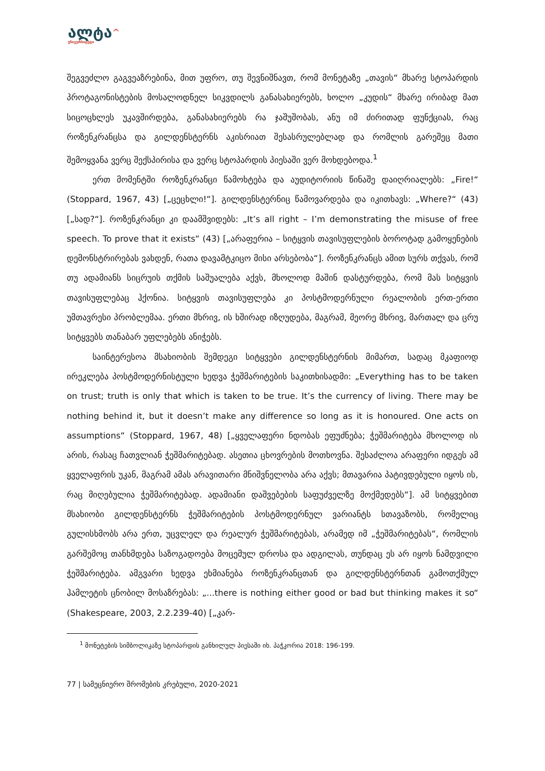ალტა^
უნივერსიტეტი
შეგვეძლო გაგვეაზრებინა, მით უფრო, თუ შევნიშნავთ, რომ მონეტაზე „თავის“ მხარე სტოპარდის პროტაგონისტების მოსალოდნელ სიკვდილს განასახიერებს, ხოლო „კუდის“ მხარე ირიბად მათ სიცოცხლეს უკავშირდება, განასახიერებს რა ჯაშუშობას, ანუ იმ ძირითად ფუნქციას, რაც როზენკრანცსა და გილდენსტერნს აკისრიათ შესასრულებლად და რომლის გარეშეც მათი შემოყვანა ვერც შექსპირისა და ვერც სტოპარდის პიესაში ვერ მოხდებოდა.<sup>1</sup>
ერთ მომენტში როზენკრანცი წამოხტება და აუდიტორიის წინაშე დაიღრიალებს: „Fire!“ (Stoppard, 1967, 43) [„ცეცხლი!“]. გილდენსტერნიც წამოვარდება და იკითხავს: „Where?“ (43) [„სად?“]. როზენკრანცი კი დაამშვიდებს: „It’s all right – I’m demonstrating the misuse of free speech. To prove that it exists“ (43) [„არაფერია – სიტყვის თავისუფლების ბოროტად გამოყენების დემონსტრირებას ვახდენ, რათა დავამტკიცო მისი არსებობა“]. როზენკრანცს ამით სურს თქვას, რომ თუ ადამიანს სიცრუის თქმის საშუალება აქვს, მხოლოდ მაშინ დასტურდება, რომ მას სიტყვის თავისუფლებაც ჰქონია. სიტყვის თავისუფლება კი პოსტმოდერნული რეალობის ერთ-ერთი უმთავრესი პრობლემაა. ერთი მხრივ, ის ხშირად იზღუდება, მაგრამ, მეორე მხრივ, მართალ და ცრუ სიტყვებს თანაბარ უფლებებს ანიჭებს.
საინტერესოა მსახიობის შემდეგი სიტყვები გილდენსტერნის მიმართ, სადაც მკაფიოდ ირეკლება პოსტმოდერნისტული ხედვა ჭეშმარიტების საკითხისადმი: „Everything has to be taken on trust; truth is only that which is taken to be true. It’s the currency of living. There may be nothing behind it, but it doesn’t make any difference so long as it is honoured. One acts on assumptions“ (Stoppard, 1967, 48) [„ყველაფერი ნდობას ეფუძნება; ჭეშმარიტება მხოლოდ ის არის, რასაც ჩათვლიან ჭეშმარიტებად. ასეთია ცხოვრების მოთხოვნა. შესაძლოა არაფერი იდგეს ამ ყველაფრის უკან, მაგრამ ამას არავითარი მნიშვნელობა არა აქვს; მთავარია პატივდებული იყოს ის, რაც მიღებულია ჭეშმარიტებად. ადამიანი დაშვებების საფუძველზე მოქმედებს“]. ამ სიტყვებით მსახიობი გილდენსტერნს ჭეშმარიტების პოსტმოდერნულ ვარიანტს სთავაზობს, რომელიც გულისხმობს არა ერთ, უცვლელ და რეალურ ჭეშმარიტებას, არამედ იმ „ჭეშმარიტებას“, რომლის გარშემოც თანხმდება საზოგადოება მოცემულ დროსა და ადგილას, თუნდაც ეს არ იყოს ნამდვილი ჭეშმარიტება. ამგვარი ხედვა ეხმიანება როზენკრანცთან და გილდენსტერნთან გამოთქმულ ჰამლეტის ცნობილ მოსაზრებას: „...there is nothing either good or bad but thinking makes it so“ (Shakespeare, 2003, 2.2.239-40) [„კარ-
<sup>1</sup> მონეტების სიმბოლიკაზე სტოპარდის განხილულ პიესაში იხ. პაჭკორია 2018: 196-199.
77 | სამეცნიერო შრომების კრებული, 2020-2021